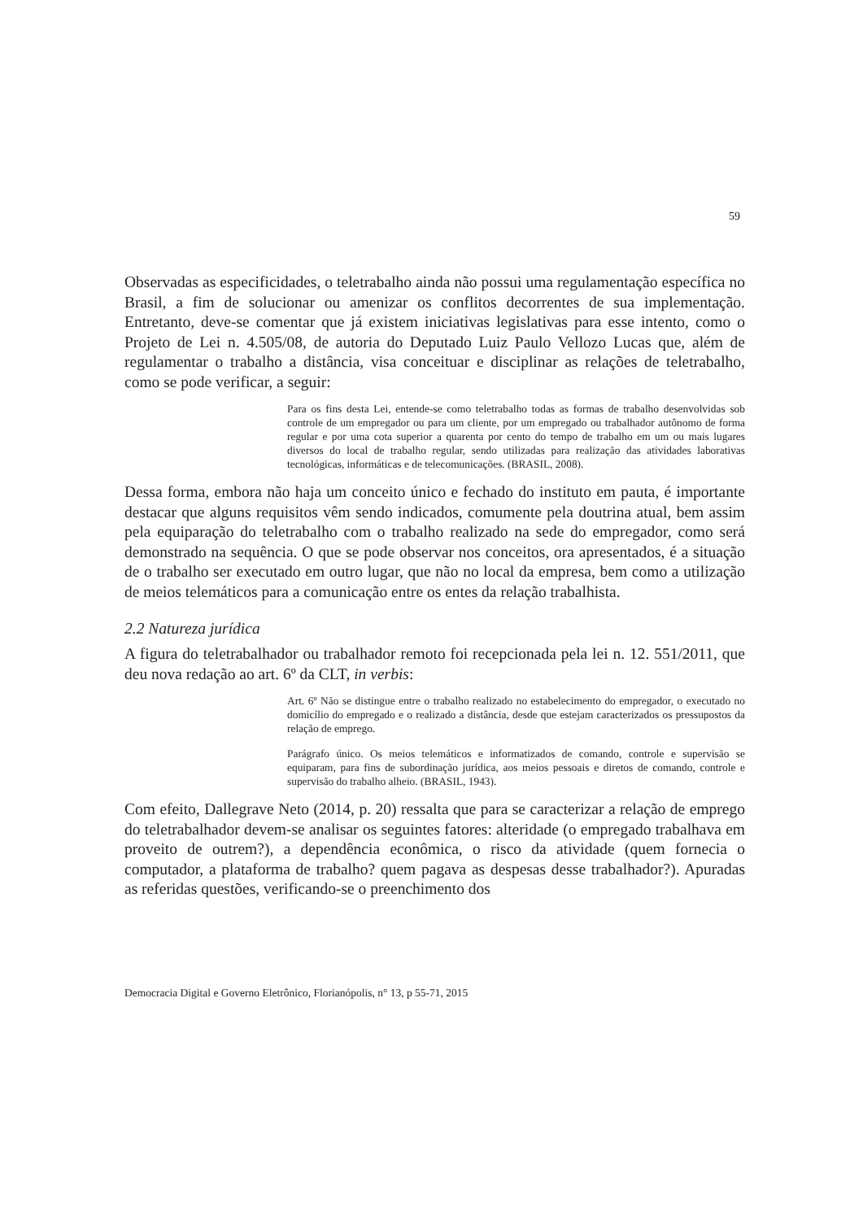59
Observadas as especificidades, o teletrabalho ainda não possui uma regulamentação específica no Brasil, a fim de solucionar ou amenizar os conflitos decorrentes de sua implementação. Entretanto, deve-se comentar que já existem iniciativas legislativas para esse intento, como o Projeto de Lei n. 4.505/08, de autoria do Deputado Luiz Paulo Vellozo Lucas que, além de regulamentar o trabalho a distância, visa conceituar e disciplinar as relações de teletrabalho, como se pode verificar, a seguir:
Para os fins desta Lei, entende-se como teletrabalho todas as formas de trabalho desenvolvidas sob controle de um empregador ou para um cliente, por um empregado ou trabalhador autônomo de forma regular e por uma cota superior a quarenta por cento do tempo de trabalho em um ou mais lugares diversos do local de trabalho regular, sendo utilizadas para realização das atividades laborativas tecnológicas, informáticas e de telecomunicações. (BRASIL, 2008).
Dessa forma, embora não haja um conceito único e fechado do instituto em pauta, é importante destacar que alguns requisitos vêm sendo indicados, comumente pela doutrina atual, bem assim pela equiparação do teletrabalho com o trabalho realizado na sede do empregador, como será demonstrado na sequência. O que se pode observar nos conceitos, ora apresentados, é a situação de o trabalho ser executado em outro lugar, que não no local da empresa, bem como a utilização de meios telemáticos para a comunicação entre os entes da relação trabalhista.
2.2 Natureza jurídica
A figura do teletrabalhador ou trabalhador remoto foi recepcionada pela lei n. 12. 551/2011, que deu nova redação ao art. 6º da CLT, in verbis:
Art. 6º Não se distingue entre o trabalho realizado no estabelecimento do empregador, o executado no domicílio do empregado e o realizado a distância, desde que estejam caracterizados os pressupostos da relação de emprego.
Parágrafo único. Os meios telemáticos e informatizados de comando, controle e supervisão se equiparam, para fins de subordinação jurídica, aos meios pessoais e diretos de comando, controle e supervisão do trabalho alheio. (BRASIL, 1943).
Com efeito, Dallegrave Neto (2014, p. 20) ressalta que para se caracterizar a relação de emprego do teletrabalhador devem-se analisar os seguintes fatores: alteridade (o empregado trabalhava em proveito de outrem?), a dependência econômica, o risco da atividade (quem fornecia o computador, a plataforma de trabalho? quem pagava as despesas desse trabalhador?). Apuradas as referidas questões, verificando-se o preenchimento dos
Democracia Digital e Governo Eletrônico, Florianópolis, n° 13, p 55-71, 2015